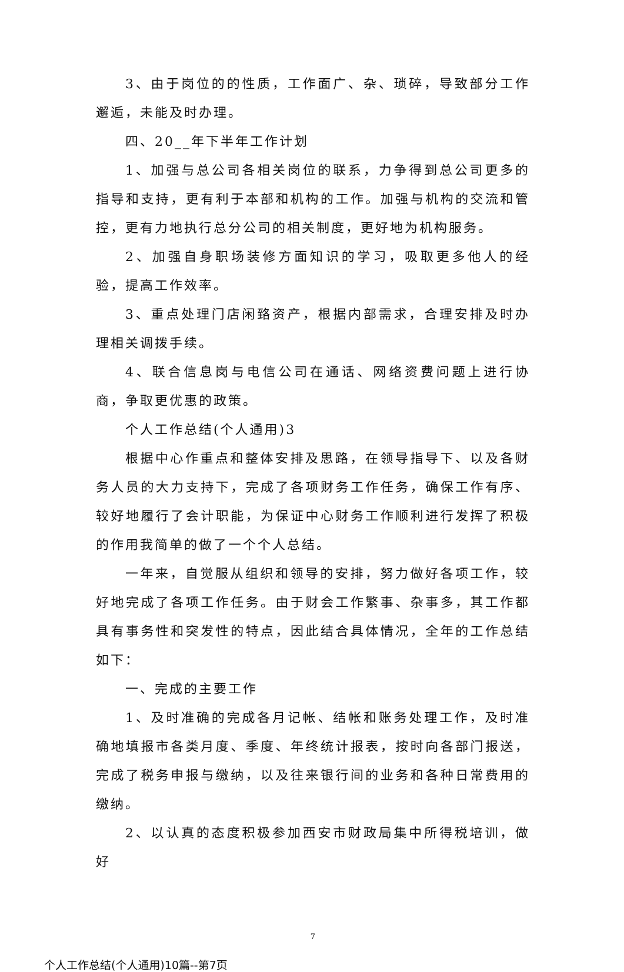3、由于岗位的的性质，工作面广、杂、琐碎，导致部分工作邂逅，未能及时办理。
四、20__年下半年工作计划
1、加强与总公司各相关岗位的联系，力争得到总公司更多的指导和支持，更有利于本部和机构的工作。加强与机构的交流和管控，更有力地执行总分公司的相关制度，更好地为机构服务。
2、加强自身职场装修方面知识的学习，吸取更多他人的经验，提高工作效率。
3、重点处理门店闲臵资产，根据内部需求，合理安排及时办理相关调拨手续。
4、联合信息岗与电信公司在通话、网络资费问题上进行协商，争取更优惠的政策。
个人工作总结(个人通用)3
根据中心作重点和整体安排及思路，在领导指导下、以及各财务人员的大力支持下，完成了各项财务工作任务，确保工作有序、较好地履行了会计职能，为保证中心财务工作顺利进行发挥了积极的作用我简单的做了一个个人总结。
一年来，自觉服从组织和领导的安排，努力做好各项工作，较好地完成了各项工作任务。由于财会工作繁事、杂事多，其工作都具有事务性和突发性的特点，因此结合具体情况，全年的工作总结如下：
一、完成的主要工作
1、及时准确的完成各月记帐、结帐和账务处理工作，及时准确地填报市各类月度、季度、年终统计报表，按时向各部门报送，完成了税务申报与缴纳，以及往来银行间的业务和各种日常费用的缴纳。
2、以认真的态度积极参加西安市财政局集中所得税培训，做好
7
个人工作总结(个人通用)10篇--第7页